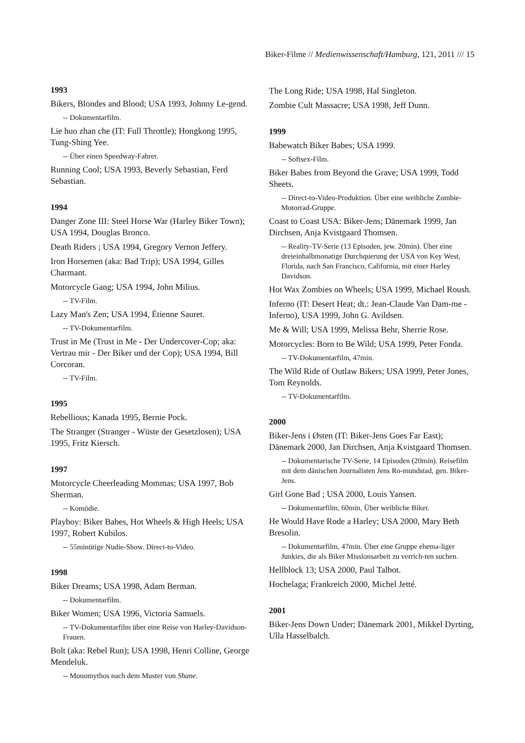Biker-Filme // Medienwissenschaft/Hamburg, 121, 2011 /// 15
1993
Bikers, Blondes and Blood; USA 1993, Johnny Le-gend.
-- Dokumentarfilm.
Lie huo zhan che (IT: Full Throttle); Hongkong 1995, Tung-Shing Yee.
-- Über einen Speedway-Fahrer.
Running Cool; USA 1993, Beverly Sebastian, Ferd Sebastian.
1994
Danger Zone III: Steel Horse War (Harley Biker Town); USA 1994, Douglas Bronco.
Death Riders ; USA 1994, Gregory Vernon Jeffery.
Iron Horsemen (aka: Bad Trip); USA 1994, Gilles Charmant.
Motorcycle Gang; USA 1994, John Milius.
-- TV-Film.
Lazy Man's Zen; USA 1994, Étienne Sauret.
-- TV-Dokumentarfilm.
Trust in Me (Trust in Me - Der Undercover-Cop; aka: Vertrau mir - Der Biker und der Cop); USA 1994, Bill Corcoran.
-- TV-Film.
1995
Rebellious; Kanada 1995, Bernie Pock.
The Stranger (Stranger - Wüste der Gesetzlosen); USA 1995, Fritz Kiersch.
1997
Motorcycle Cheerleading Mommas; USA 1997, Bob Sherman.
-- Komödie.
Playboy: Biker Babes, Hot Wheels & High Heels; USA 1997, Robert Kubilos.
-- 55minütige Nudie-Show. Direct-to-Video.
1998
Biker Dreams; USA 1998, Adam Berman.
-- Dokumentarfilm.
Biker Women; USA 1996, Victoria Samuels.
-- TV-Dokumentarfilm über eine Reise von Harley-Davidson-Frauen.
Bolt (aka: Rebel Run); USA 1998, Henri Colline, George Mendeluk.
-- Monomythos nach dem Muster von Shane.
The Long Ride; USA 1998, Hal Singleton.
Zombie Cult Massacre; USA 1998, Jeff Dunn.
1999
Babewatch Biker Babes; USA 1999.
-- Softsex-Film.
Biker Babes from Beyond the Grave; USA 1999, Todd Sheets.
-- Direct-to-Video-Produktion. Über eine weibliche Zombie-Motorrad-Gruppe.
Coast to Coast USA: Biker-Jens; Dänemark 1999, Jan Dirchsen, Anja Kvistgaard Thomsen.
-- Reality-TV-Serie (13 Episoden, jew. 20min). Über eine dreieinhalbmonatige Durchquerung der USA von Key West, Florida, nach San Francisco, California, mit einer Harley Davidson.
Hot Wax Zombies on Wheels; USA 1999, Michael Roush.
Inferno (IT: Desert Heat; dt.: Jean-Claude Van Dam-me - Inferno), USA 1999, John G. Avildsen.
Me & Will; USA 1999, Melissa Behr, Sherrie Rose.
Motorcycles: Born to Be Wild; USA 1999, Peter Fonda.
-- TV-Dokumentarfilm, 47min.
The Wild Ride of Outlaw Bikers; USA 1999, Peter Jones, Tom Reynolds.
-- TV-Dokumentarfilm.
2000
Biker-Jens i Østen (IT: Biker-Jens Goes Far East); Dänemark 2000, Jan Dirchsen, Anja Kvistgaard Thomsen.
-- Dokumentarische TV-Serie, 14 Episoden (20min). Reisefilm mit dem dänischen Journalisten Jens Ro-mundstad, gen. Biker-Jens.
Girl Gone Bad ; USA 2000, Louis Yansen.
-- Dokumentarfilm, 60min. Über weibliche Biker.
He Would Have Rode a Harley; USA 2000, Mary Beth Bresolin.
-- Dokumentarfilm, 47min. Über eine Gruppe ehema-liger Junkies, die als Biker Missionsarbeit zu verrich-ten suchen.
Hellblock 13; USA 2000, Paul Talbot.
Hochelaga; Frankreich 2000, Michel Jetté.
2001
Biker-Jens Down Under; Dänemark 2001, Mikkel Dyrting, Ulla Hasselbalch.